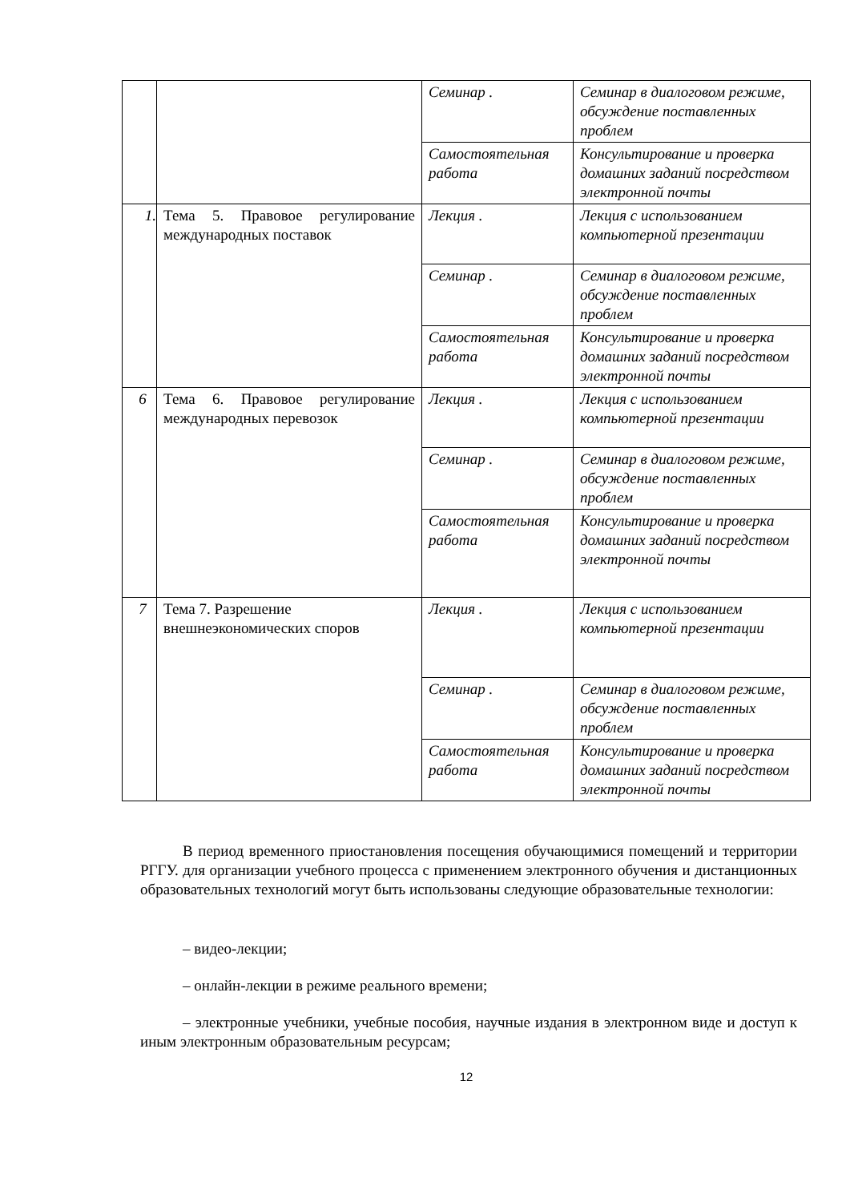| | | Семинар . | Семинар в диалоговом режиме, обсуждение поставленных проблем |
| | | Самостоятельная работа | Консультирование и проверка домашних заданий посредством электронной почты |
| 1. | Тема 5. Правовое регулирование международных поставок | Лекция . | Лекция с использованием компьютерной презентации |
| | | Семинар . | Семинар в диалоговом режиме, обсуждение поставленных проблем |
| | | Самостоятельная работа | Консультирование и проверка домашних заданий посредством электронной почты |
| 6 | Тема 6. Правовое регулирование международных перевозок | Лекция . | Лекция с использованием компьютерной презентации |
| | | Семинар . | Семинар в диалоговом режиме, обсуждение поставленных проблем |
| | | Самостоятельная работа | Консультирование и проверка домашних заданий посредством электронной почты |
| 7 | Тема 7. Разрешение внешнеэкономических споров | Лекция . | Лекция с использованием компьютерной презентации |
| | | Семинар . | Семинар в диалоговом режиме, обсуждение поставленных проблем |
| | | Самостоятельная работа | Консультирование и проверка домашних заданий посредством электронной почты |
В период временного приостановления посещения обучающимися помещений и территории РГГУ. для организации учебного процесса с применением электронного обучения и дистанционных образовательных технологий могут быть использованы следующие образовательные технологии:
– видео-лекции;
– онлайн-лекции в режиме реального времени;
– электронные учебники, учебные пособия, научные издания в электронном виде и доступ к иным электронным образовательным ресурсам;
12